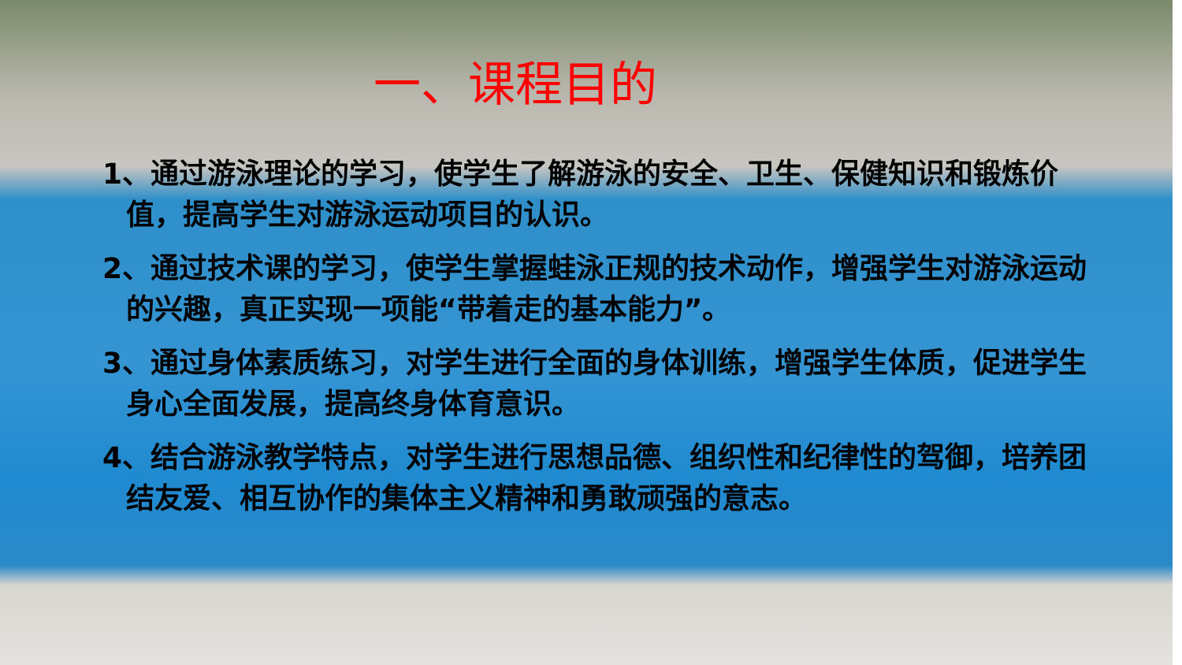一、课程目的
1、通过游泳理论的学习，使学生了解游泳的安全、卫生、保健知识和锻炼价值，提高学生对游泳运动项目的认识。
2、通过技术课的学习，使学生掌握蛙泳正规的技术动作，增强学生对游泳运动的兴趣，真正实现一项能“带着走的基本能力”。
3、通过身体素质练习，对学生进行全面的身体训练，增强学生体质，促进学生身心全面发展，提高终身体育意识。
4、结合游泳教学特点，对学生进行思想品德、组织性和纪律性的驾御，培养团结友爱、相互协作的集体主义精神和勇敢顽强的意志。